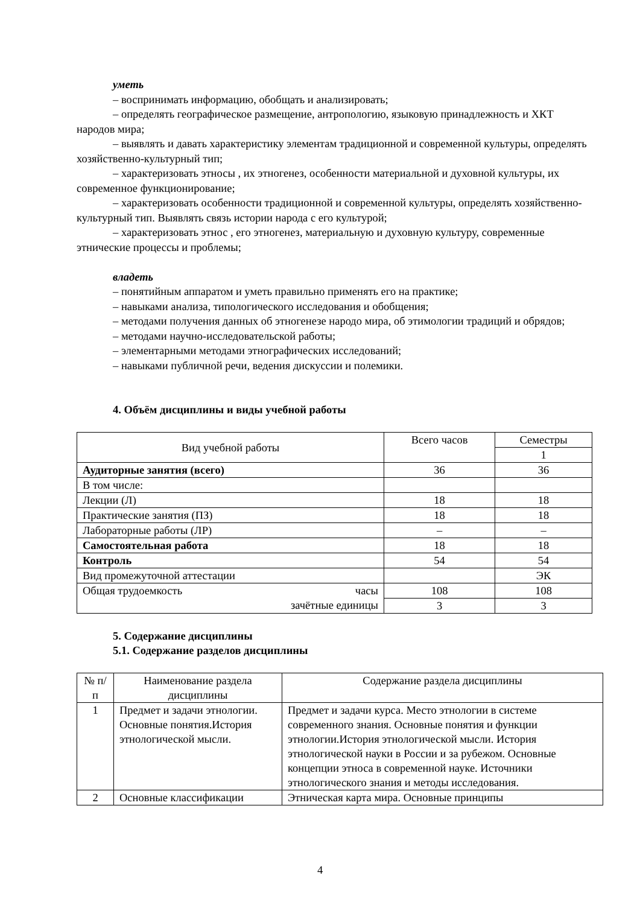уметь
– воспринимать информацию, обобщать и анализировать;
– определять географическое размещение, антропологию, языковую принадлежность и ХКТ народов мира;
– выявлять и давать характеристику элементам традиционной и современной культуры, определять хозяйственно-культурный тип;
– характеризовать этносы , их этногенез, особенности материальной и духовной культуры, их современное функционирование;
– характеризовать особенности традиционной и современной культуры, определять хозяйственно-культурный тип. Выявлять связь истории народа с его культурой;
– характеризовать этнос , его этногенез, материальную и духовную культуру, современные этнические процессы и проблемы;
владеть
– понятийным аппаратом и уметь правильно применять его на практике;
– навыками анализа, типологического исследования и обобщения;
– методами получения данных об этногенезе народо мира, об этимологии традиций и обрядов;
– методами научно-исследовательской работы;
– элементарными методами этнографических исследований;
– навыками публичной речи, ведения дискуссии и полемики.
4. Объём дисциплины и виды учебной работы
| Вид учебной работы | Всего часов | Семестры |
| | | 1 |
| Аудиторные занятия (всего) | 36 | 36 |
| В том числе: | | |
| Лекции (Л) | 18 | 18 |
| Практические занятия (ПЗ) | 18 | 18 |
| Лабораторные работы (ЛР) | – | – |
| Самостоятельная работа | 18 | 18 |
| Контроль | 54 | 54 |
| Вид промежуточной аттестации | | ЭК |
| Общая трудоемкость часы зачётные единицы | 108 | 108 |
| | 3 | 3 |
5. Содержание дисциплины
5.1. Содержание разделов дисциплины
| № п/п | Наименование раздела дисциплины | Содержание раздела дисциплины |
| 1 | Предмет и задачи этнологии. Основные понятия.История этнологической мысли. | Предмет и задачи курса. Место этнологии в системе современного знания. Основные понятия и функции этнологии.История этнологической мысли. История этнологической науки в России и за рубежом. Основные концепции этноса в современной науке. Источники этнологического знания и методы исследования. |
| 2 | Основные классификации | Этническая карта мира. Основные принципы |
4